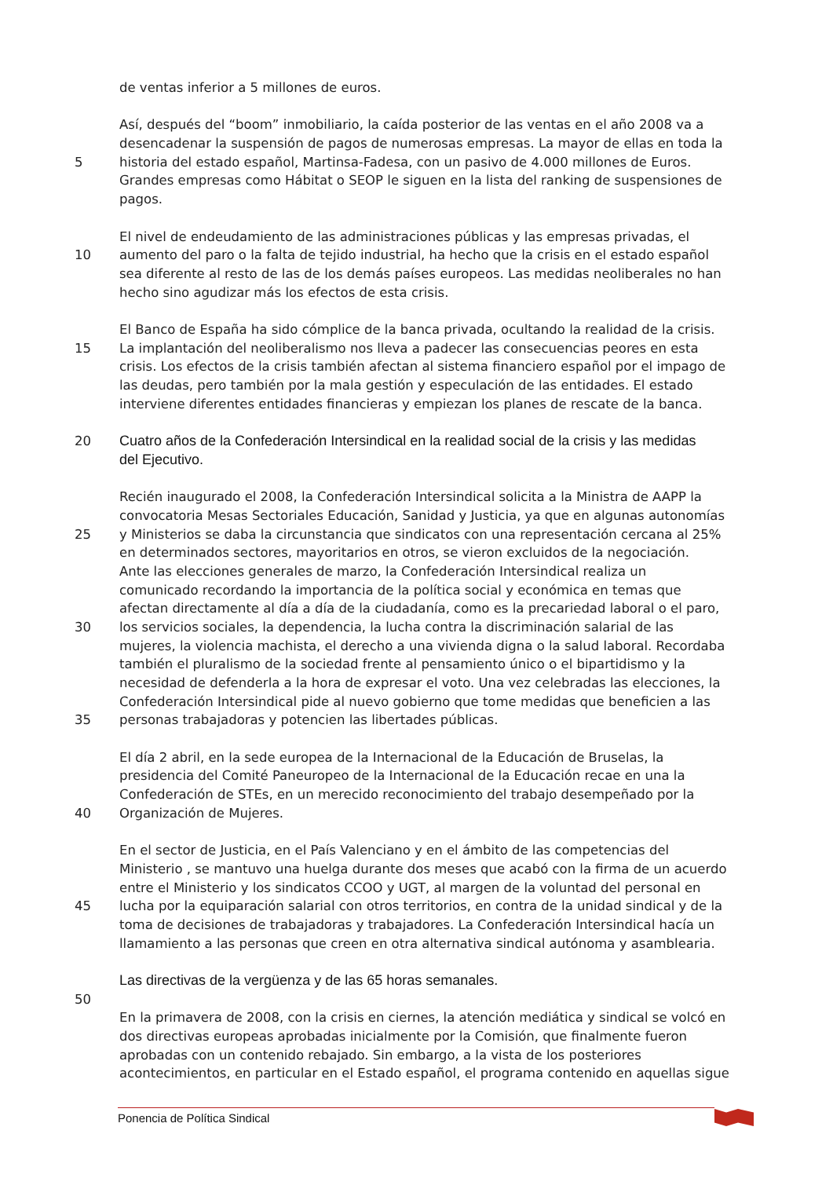de ventas inferior a 5 millones de euros.
Así, después del “boom” inmobiliario, la caída posterior de las ventas en el año 2008 va a
desencadenar la suspensión de pagos de numerosas empresas. La mayor de ellas en toda la
5 historia del estado español, Martinsa-Fadesa, con un pasivo de 4.000 millones de Euros.
Grandes empresas como Hábitat o SEOP le siguen en la lista del ranking de suspensiones de
pagos.
El nivel de endeudamiento de las administraciones públicas y las empresas privadas, el
10 aumento del paro o la falta de tejido industrial, ha hecho que la crisis en el estado español
sea diferente al resto de las de los demás países europeos. Las medidas neoliberales no han
hecho sino agudizar más los efectos de esta crisis.
El Banco de España ha sido cómplice de la banca privada, ocultando la realidad de la crisis.
15 La implantación del neoliberalismo nos lleva a padecer las consecuencias peores en esta
crisis. Los efectos de la crisis también afectan al sistema financiero español por el impago de
las deudas, pero también por la mala gestión y especulación de las entidades. El estado
interviene diferentes entidades financieras y empiezan los planes de rescate de la banca.
20 Cuatro años de la Confederación Intersindical en la realidad social de la crisis y las medidas
del Ejecutivo.
Recién inaugurado el 2008, la Confederación Intersindical solicita a la Ministra de AAPP la
convocatoria Mesas Sectoriales Educación, Sanidad y Justicia, ya que en algunas autonomías
25 y Ministerios se daba la circunstancia que sindicatos con una representación cercana al 25%
en determinados sectores, mayoritarios en otros, se vieron excluidos de la negociación.
Ante las elecciones generales de marzo, la Confederación Intersindical realiza un
comunicado recordando la importancia de la política social y económica en temas que
afectan directamente al día a día de la ciudadanía, como es la precariedad laboral o el paro,
30 los servicios sociales, la dependencia, la lucha contra la discriminación salarial de las
mujeres, la violencia machista, el derecho a una vivienda digna o la salud laboral. Recordaba
también el pluralismo de la sociedad frente al pensamiento único o el bipartidismo y la
necesidad de defenderla a la hora de expresar el voto. Una vez celebradas las elecciones, la
Confederación Intersindical pide al nuevo gobierno que tome medidas que beneficien a las
35 personas trabajadoras y potencien las libertades públicas.
El día 2 abril, en la sede europea de la Internacional de la Educación de Bruselas, la
presidencia del Comité Paneuropeo de la Internacional de la Educación recae en una la
Confederación de STEs, en un merecido reconocimiento del trabajo desempeñado por la
40 Organización de Mujeres.
En el sector de Justicia, en el País Valenciano y en el ámbito de las competencias del
Ministerio , se mantuvo una huelga durante dos meses que acabó con la firma de un acuerdo
entre el Ministerio y los sindicatos CCOO y UGT, al margen de la voluntad del personal en
45 lucha por la equiparación salarial con otros territorios, en contra de la unidad sindical y de la
toma de decisiones de trabajadoras y trabajadores. La Confederación Intersindical hacía un
llamamiento a las personas que creen en otra alternativa sindical autónoma y asamblearia.
Las directivas de la vergüenza y de las 65 horas semanales.
50
En la primavera de 2008, con la crisis en ciernes, la atención mediática y sindical se volcó en
dos directivas europeas aprobadas inicialmente por la Comisión, que finalmente fueron
aprobadas con un contenido rebajado. Sin embargo, a la vista de los posteriores
acontecimientos, en particular en el Estado español, el programa contenido en aquellas sigue
Ponencia de Política Sindical